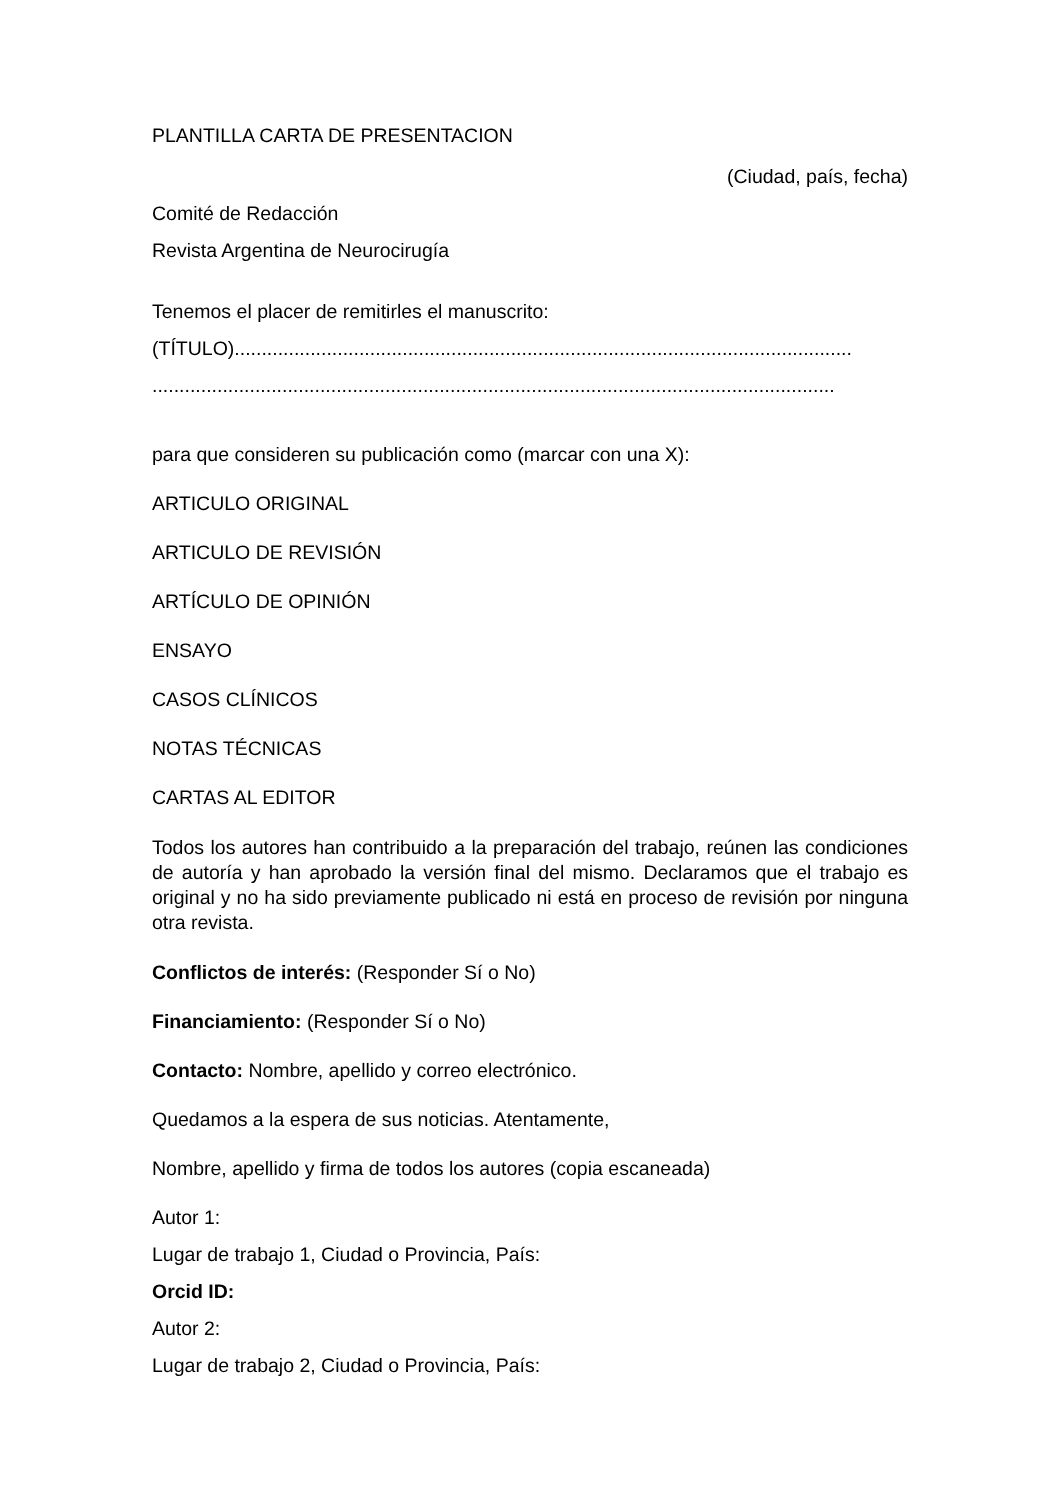PLANTILLA CARTA DE PRESENTACION
(Ciudad, país, fecha)
Comité de Redacción
Revista Argentina de Neurocirugía
Tenemos el placer de remitirles el manuscrito:
(TÍTULO)..................................................................................................................
..............................................................................................................................
para que consideren su publicación como (marcar con una X):
ARTICULO ORIGINAL
ARTICULO DE REVISIÓN
ARTÍCULO DE OPINIÓN
ENSAYO
CASOS CLÍNICOS
NOTAS TÉCNICAS
CARTAS AL EDITOR
Todos los autores han contribuido a la preparación del trabajo, reúnen las condiciones de autoría y han aprobado la versión final del mismo. Declaramos que el trabajo es original y no ha sido previamente publicado ni está en proceso de revisión por ninguna otra revista.
Conflictos de interés: (Responder Sí o No)
Financiamiento: (Responder Sí o No)
Contacto: Nombre, apellido y correo electrónico.
Quedamos a la espera de sus noticias. Atentamente,
Nombre, apellido y firma de todos los autores (copia escaneada)
Autor 1:
Lugar de trabajo 1, Ciudad o Provincia, País:
Orcid ID:
Autor 2:
Lugar de trabajo 2, Ciudad o Provincia, País: